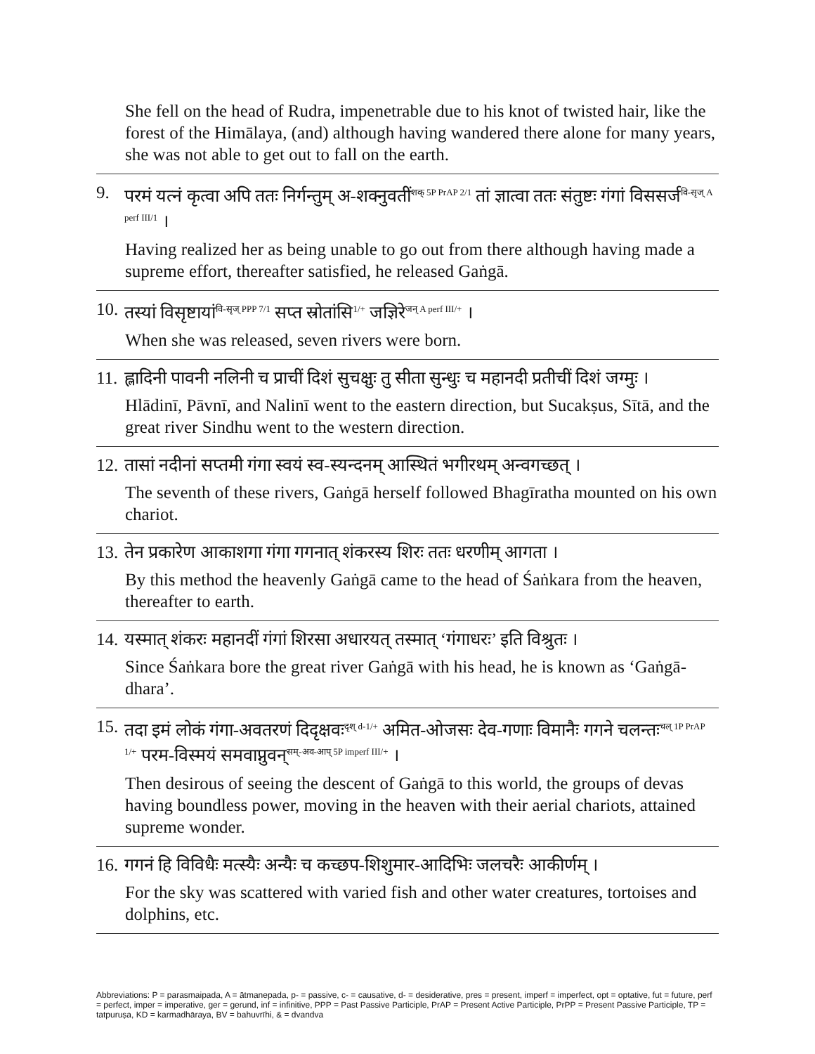She fell on the head of Rudra, impenetrable due to his knot of twisted hair, like the forest of the Himālaya, (and) although having wandered there alone for many years, she was not able to get out to fall on the earth.
9. परमं यत्नं कृत्वा अपि ततः निर्गन्तुम् अ-शक्नुवतीं<sup>शक् 5P PrAP 2/1</sup> तां ज्ञात्वा ततः संतुष्टः गंगां विससर्ज<sup>वि-सृज् A perf III/1</sup> ।
Having realized her as being unable to go out from there although having made a supreme effort, thereafter satisfied, he released Gaṅgā.
10. तस्यां विसृष्टायां<sup>वि-सृज् PPP 7/1</sup> सप्त स्रोतांसि<sup>1/+</sup> जज्ञिरे<sup>जन् A perf III/+</sup> ।
When she was released, seven rivers were born.
11. ह्लादिनी पावनी नलिनी च प्राचीं दिशं सुचक्षुः तु सीता सुन्धुः च महानदी प्रतीचीं दिशं जग्मुः ।
Hlādinī, Pāvnī, and Nalinī went to the eastern direction, but Sucakṣus, Sītā, and the great river Sindhu went to the western direction.
12. तासां नदीनां सप्तमी गंगा स्वयं स्व-स्यन्दनम् आस्थितं भगीरथम् अन्वगच्छत् ।
The seventh of these rivers, Gaṅgā herself followed Bhagīratha mounted on his own chariot.
13. तेन प्रकारेण आकाशगा गंगा गगनात् शंकरस्य शिरः ततः धरणीम् आगता ।
By this method the heavenly Gaṅgā came to the head of Śaṅkara from the heaven, thereafter to earth.
14. यस्मात् शंकरः महानदीं गंगां शिरसा अधारयत् तस्मात् ‘गंगाधरः’ इति विश्रुतः ।
Since Śaṅkara bore the great river Gaṅgā with his head, he is known as ‘Gaṅgā-dhara’.
15. तदा इमं लोकं गंगा-अवतरणं दिदृक्षवः<sup>दृश् d-1/+</sup> अमित-ओजसः देव-गणाः विमानैः गगने चलन्तः<sup>चल् 1P PrAP 1/+</sup> परम-विस्मयं समवाप्नुवन्<sup>सम्-अव-आप् 5P imperf III/+</sup> ।
Then desirous of seeing the descent of Gaṅgā to this world, the groups of devas having boundless power, moving in the heaven with their aerial chariots, attained supreme wonder.
16. गगनं हि विविधैः मत्स्यैः अन्यैः च कच्छप-शिशुमार-आदिभिः जलचरैः आकीर्णम् ।
For the sky was scattered with varied fish and other water creatures, tortoises and dolphins, etc.
Abbreviations: P = parasmaipada, A = ātmanepada, p- = passive, c- = causative, d- = desiderative, pres = present, imperf = imperfect, opt = optative, fut = future, perf = perfect, imper = imperative, ger = gerund, inf = infinitive, PPP = Past Passive Participle, PrAP = Present Active Participle, PrPP = Present Passive Participle, TP = tatpuruṣa, KD = karmadhāraya, BV = bahuvrīhi, & = dvandva